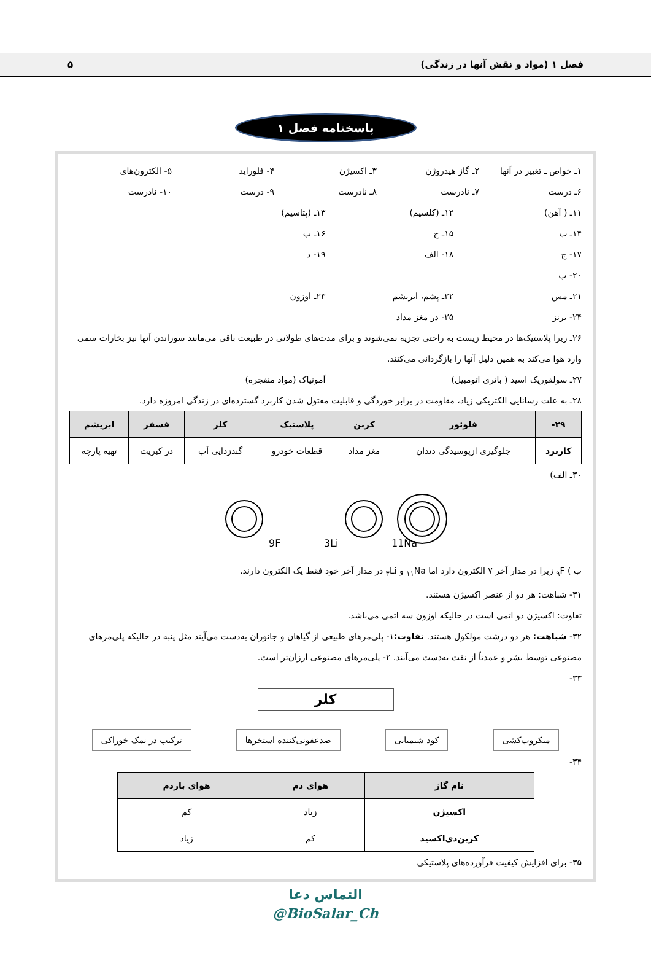فصل ۱ (مواد و نقش آنها در زندگی) ۵
پاسخنامه فصل ۱
۱ـ خواص ـ تغییر در آنها ۲ـ گاز هیدروژن ۳ـ اکسیژن ۴- فلوراید ۵- الکترون‌های
۶ـ درست ۷ـ نادرست ۸ـ نادرست ۹- درست ۱۰- نادرست
۱۱ـ ( آهن) ۱۲ـ (کلسیم) ۱۳ـ (پتاسیم)
۱۴ـ ب ۱۵ـ ج ۱۶ـ ب
۱۷- ج ۱۸- الف ۱۹- د
۲۰- ب
۲۱ـ مس ۲۲ـ پشم، ابریشم ۲۳ـ اوزون
۲۴- برنز ۲۵- در مغز مداد
۲۶ـ زیرا پلاستیک‌ها در محیط زیست به راحتی تجزیه نمی‌شوند و برای مدت‌های طولانی در طبیعت باقی می‌مانند سوزاندن آنها نیز بخارات سمی وارد هوا می‌کند به همین دلیل آنها را بازگردانی می‌کنند.
۲۷ـ سولفوریک اسید ( باتری اتومبیل) آمونیاک (مواد منفجره)
۲۸ـ به علت رسانایی الکتریکی زیاد، مقاومت در برابر خوردگی و قابلیت مفتول شدن کاربرد گسترده‌ای در زندگی امروزه دارد.
| ۲۹- | فلوئور | کربن | پلاستیک | کلر | فسفر | ابریشم |
| --- | --- | --- | --- | --- | --- | --- |
| کاربرد | جلوگیری ازپوسیدگی دندان | مغز مداد | قطعات خودرو | گندزدایی آب | در کبریت | تهیه پارچه |
۳۰ـ الف)
9F
3Li
11Na
ب ) <sub>۹</sub>F زیرا در مدار آخر ۷ الکترون دارد اما <sub>۱۱</sub>Na و <sub>۳</sub>Li در مدار آخر خود فقط یک الکترون دارند.
۳۱- شباهت: هر دو از عنصر اکسیژن هستند.
تفاوت: اکسیژن دو اتمی است در حالیکه اوزون سه اتمی می‌باشد.
۳۲- شباهت: هر دو درشت مولکول هستند. تفاوت: ۱- پلی‌مرهای طبیعی از گیاهان و جانوران به‌دست می‌آیند مثل پنبه در حالیکه پلی‌مرهای مصنوعی توسط بشر و عمدتاً از نفت به‌دست می‌آیند. ۲- پلی‌مرهای مصنوعی ارزان‌تر است.
۳۳-
کلر
میکروب‌کشی کود شیمیایی ضدعفونی‌کننده استخرها ترکیب در نمک خوراکی
۳۴-
| نام گاز | هوای دم | هوای بازدم |
| --- | --- | --- |
| اکسیژن | زیاد | کم |
| کربن‌دی‌اکسید | کم | زیاد |
۳۵- برای افزایش کیفیت فرآورده‌های پلاستیکی
التماس دعا
@BioSalar_Ch